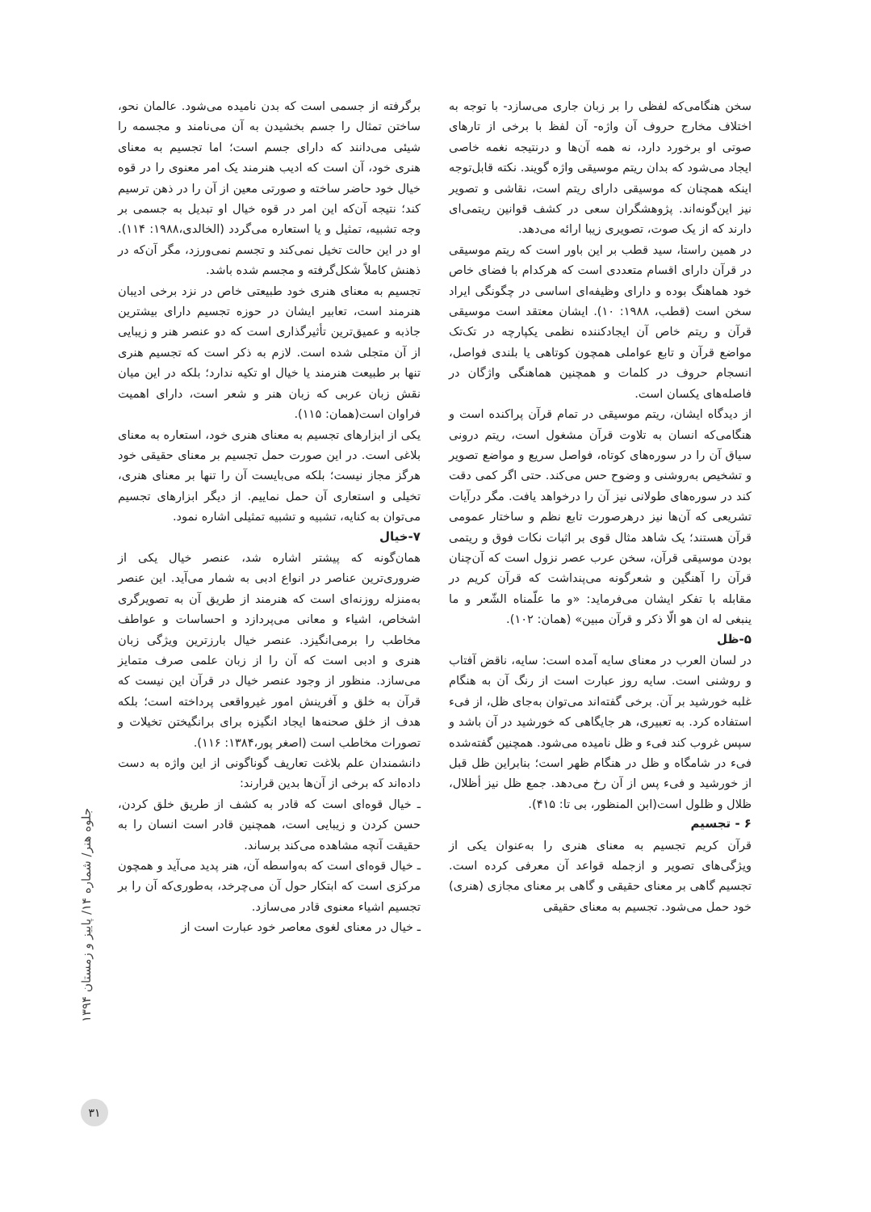سخن هنگامی‌که لفظی را بر زبان جاری می‌سازد- با توجه به اختلاف مخارج حروف آن واژه- آن لفظ با برخی از تارهای صوتی او برخورد دارد، نه همه آن‌ها و درنتیجه نغمه خاصی ایجاد می‌شود که بدان ریتم موسیقی واژه گویند. نکته قابل‌توجه اینکه همچنان که موسیقی دارای ریتم است، نقاشی و تصویر نیز این‌گونه‌اند. پژوهشگران سعی در کشف قوانین ریتمی‌ای دارند که از یک صوت، تصویری زیبا ارائه می‌دهد.
در همین راستا، سید قطب بر این باور است که ریتم موسیقی در قرآن دارای اقسام متعددی است که هرکدام با فضای خاص خود هماهنگ بوده و دارای وظیفه‌ای اساسی در چگونگی ایراد سخن است (قطب، ۱۹۸۸: ۱۰). ایشان معتقد است موسیقی قرآن و ریتم خاص آن ایجادکننده نظمی یکپارچه در تک‌تک مواضع قرآن و تابع عواملی همچون کوتاهی یا بلندی فواصل، انسجام حروف در کلمات و همچنین هماهنگی واژگان در فاصله‌های یکسان است.
از دیدگاه ایشان، ریتم موسیقی در تمام قرآن پراکنده است و هنگامی‌که انسان به تلاوت قرآن مشغول است، ریتم درونی سیاق آن را در سوره‌های کوتاه، فواصل سریع و مواضع تصویر و تشخیص به‌روشنی و وضوح حس می‌کند. حتی اگر کمی دقت کند در سوره‌های طولانی نیز آن را درخواهد یافت. مگر درآیات تشریعی که آن‌ها نیز درهرصورت تابع نظم و ساختار عمومی قرآن هستند؛ یک شاهد مثال قوی بر اثبات نکات فوق و ریتمی بودن موسیقی قرآن، سخن عرب عصر نزول است که آن‌چنان قرآن را آهنگین و شعرگونه می‌پنداشت که قرآن کریم در مقابله با تفکر ایشان می‌فرماید: «و ما علّمناه الشّعر و ما ینبغی له ان هو الّا ذکر و قرآن مبین» (همان: ۱۰۲).
۵-ظل
در لسان العرب در معنای سایه آمده است: سایه، ناقض آفتاب و روشنی است. سایه روز عبارت است از رنگ آن به هنگام غلبه خورشید بر آن. برخی گفته‌اند می‌توان به‌جای ظل، از فیء استفاده کرد. به تعبیری، هر جایگاهی که خورشید در آن باشد و سپس غروب کند فیء و ظل نامیده می‌شود. همچنین گفته‌شده فیء در شامگاه و ظل در هنگام ظهر است؛ بنابراین ظل قبل از خورشید و فیء پس از آن رخ می‌دهد. جمع ظل نیز أظلال، ظلال و ظلول است(ابن المنظور، بی تا: ۴۱۵).
۶ - تجسیم
قرآن کریم تجسیم به معنای هنری را به‌عنوان یکی از ویژگی‌های تصویر و ازجمله قواعد آن معرفی کرده است. تجسیم گاهی بر معنای حقیقی و گاهی بر معنای مجازی (هنری) خود حمل می‌شود. تجسیم به معنای حقیقی
برگرفته از جسمی است که بدن نامیده می‌شود. عالمان نحو، ساختن تمثال را جسم بخشیدن به آن می‌نامند و مجسمه را شیئی می‌دانند که دارای جسم است؛ اما تجسیم به معنای هنری خود، آن است که ادیب هنرمند یک امر معنوی را در قوه خیال خود حاضر ساخته و صورتی معین از آن را در ذهن ترسیم کند؛ نتیجه آن‌که این امر در قوه خیال او تبدیل به جسمی بر وجه تشبیه، تمثیل و یا استعاره می‌گردد (الخالدی،۱۹۸۸: ۱۱۴). او در این حالت تخیل نمی‌کند و تجسم نمی‌ورزد، مگر آن‌که در ذهنش کاملاً شکل‌گرفته و مجسم شده باشد.
تجسیم به معنای هنری خود طبیعتی خاص در نزد برخی ادیبان هنرمند است، تعابیر ایشان در حوزه تجسیم دارای بیشترین جاذبه و عمیق‌ترین تأثیرگذاری است که دو عنصر هنر و زیبایی از آن متجلی شده است. لازم به ذکر است که تجسیم هنری تنها بر طبیعت هنرمند یا خیال او تکیه ندارد؛ بلکه در این میان نقش زبان عربی که زبان هنر و شعر است، دارای اهمیت فراوان است(همان: ۱۱۵).
یکی از ابزارهای تجسیم به معنای هنری خود، استعاره به معنای بلاغی است. در این صورت حمل تجسیم بر معنای حقیقی خود هرگز مجاز نیست؛ بلکه می‌بایست آن را تنها بر معنای هنری، تخیلی و استعاری آن حمل نماییم. از دیگر ابزارهای تجسیم می‌توان به کنایه، تشبیه و تشبیه تمثیلی اشاره نمود.
۷-خیال
همان‌گونه که پیشتر اشاره شد، عنصر خیال یکی از ضروری‌ترین عناصر در انواع ادبی به شمار می‌آید. این عنصر به‌منزله روزنه‌ای است که هنرمند از طریق آن به تصویرگری اشخاص، اشیاء و معانی می‌پردازد و احساسات و عواطف مخاطب را برمی‌انگیزد. عنصر خیال بارزترین ویژگی زبان هنری و ادبی است که آن را از زبان علمی صرف متمایز می‌سازد. منظور از وجود عنصر خیال در قرآن این نیست که قرآن به خلق و آفرینش امور غیرواقعی پرداخته است؛ بلکه هدف از خلق صحنه‌ها ایجاد انگیزه برای برانگیختن تخیلات و تصورات مخاطب است (اصغر پور،۱۳۸۴: ۱۱۶).
دانشمندان علم بلاغت تعاریف گوناگونی از این واژه به دست داده‌اند که برخی از آن‌ها بدین قرارند:
ـ خیال قوه‌ای است که قادر به کشف از طریق خلق کردن، حسن کردن و زیبایی است، همچنین قادر است انسان را به حقیقت آنچه مشاهده می‌کند برساند.
ـ خیال قوه‌ای است که به‌واسطه آن، هنر پدید می‌آید و همچون مرکزی است که ابتکار حول آن می‌چرخد، به‌طوری‌که آن را بر تجسیم اشیاء معنوی قادر می‌سازد.
ـ خیال در معنای لغوی معاصر خود عبارت است از
جلوه هنر/ شماره ۱۴/ پاییز و زمستان ۱۳۹۴
۳۱